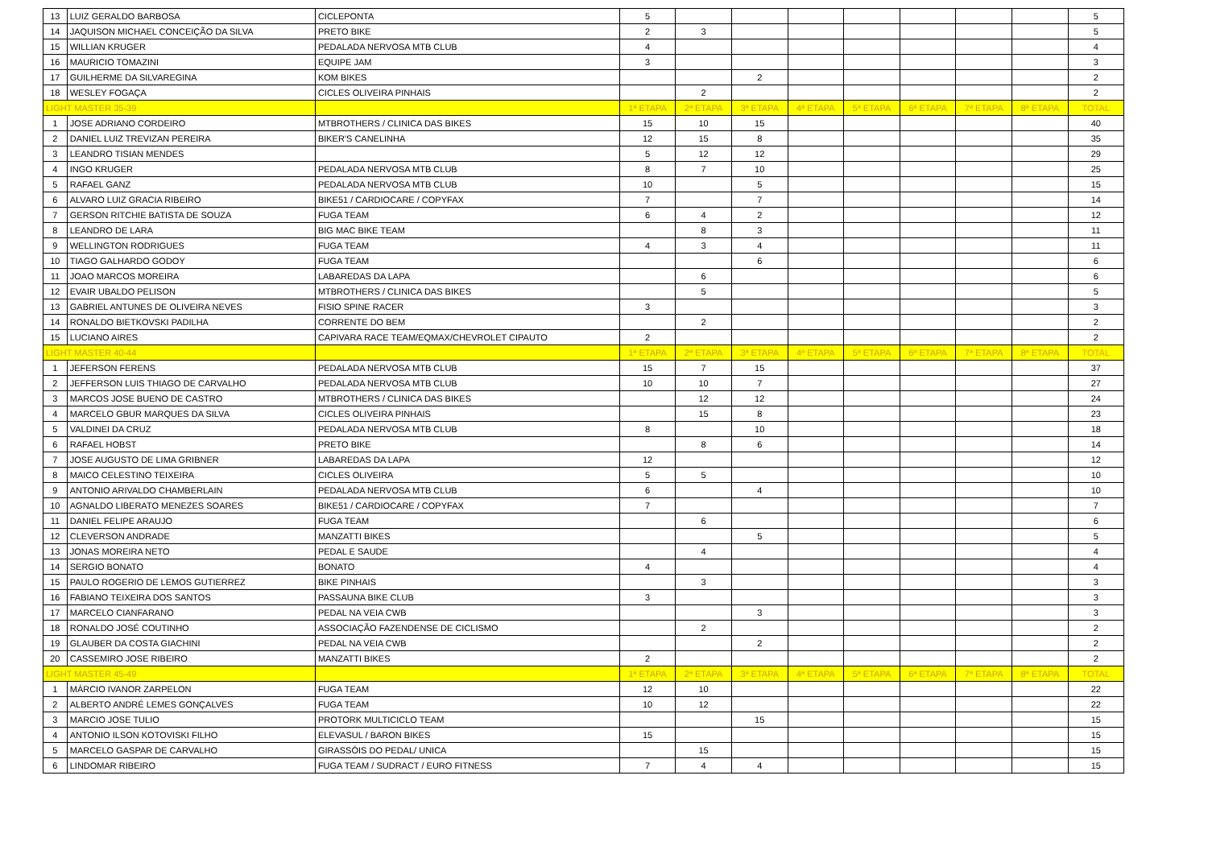| 13 | LUIZ GERALDO BARBOSA | CICLEPONTA | 5 | | | | | | | | 5 |
| 14 | JAQUISON MICHAEL CONCEIÇÃO DA SILVA | PRETO BIKE | 2 | 3 | | | | | | | 5 |
| 15 | WILLIAN KRUGER | PEDALADA NERVOSA MTB CLUB | 4 | | | | | | | | 4 |
| 16 | MAURICIO TOMAZINI | EQUIPE JAM | 3 | | | | | | | | 3 |
| 17 | GUILHERME DA SILVAREGINA | KOM BIKES | | | 2 | | | | | | 2 |
| 18 | WESLEY FOGAÇA | CICLES OLIVEIRA PINHAIS | | 2 | | | | | | | 2 |
| LIGHT MASTER 35-39 | | | 1ª ETAPA | 2ª ETAPA | 3ª ETAPA | 4ª ETAPA | 5ª ETAPA | 6ª ETAPA | 7ª ETAPA | 8ª ETAPA | TOTAL |
| 1 | JOSE ADRIANO CORDEIRO | MTBROTHERS / CLINICA DAS BIKES | 15 | 10 | 15 | | | | | | 40 |
| 2 | DANIEL LUIZ TREVIZAN PEREIRA | BIKER'S CANELINHA | 12 | 15 | 8 | | | | | | 35 |
| 3 | LEANDRO TISIAN MENDES | | 5 | 12 | 12 | | | | | | 29 |
| 4 | INGO KRUGER | PEDALADA NERVOSA MTB CLUB | 8 | 7 | 10 | | | | | | 25 |
| 5 | RAFAEL GANZ | PEDALADA NERVOSA MTB CLUB | 10 | | 5 | | | | | | 15 |
| 6 | ALVARO LUIZ GRACIA RIBEIRO | BIKE51 / CARDIOCARE / COPYFAX | 7 | | 7 | | | | | | 14 |
| 7 | GERSON RITCHIE BATISTA DE SOUZA | FUGA TEAM | 6 | 4 | 2 | | | | | | 12 |
| 8 | LEANDRO DE LARA | BIG MAC BIKE TEAM | | 8 | 3 | | | | | | 11 |
| 9 | WELLINGTON RODRIGUES | FUGA TEAM | 4 | 3 | 4 | | | | | | 11 |
| 10 | TIAGO GALHARDO GODOY | FUGA TEAM | | | 6 | | | | | | 6 |
| 11 | JOAO MARCOS MOREIRA | LABAREDAS DA LAPA | | 6 | | | | | | | 6 |
| 12 | EVAIR UBALDO PELISON | MTBROTHERS / CLINICA DAS BIKES | | 5 | | | | | | | 5 |
| 13 | GABRIEL ANTUNES DE OLIVEIRA NEVES | FISIO SPINE RACER | 3 | | | | | | | | 3 |
| 14 | RONALDO BIETKOVSKI PADILHA | CORRENTE DO BEM | | 2 | | | | | | | 2 |
| 15 | LUCIANO AIRES | CAPIVARA RACE TEAM/EQMAX/CHEVROLET CIPAUTO | 2 | | | | | | | | 2 |
| LIGHT MASTER 40-44 | | | 1ª ETAPA | 2ª ETAPA | 3ª ETAPA | 4ª ETAPA | 5ª ETAPA | 6ª ETAPA | 7ª ETAPA | 8ª ETAPA | TOTAL |
| 1 | JEFERSON FERENS | PEDALADA NERVOSA MTB CLUB | 15 | 7 | 15 | | | | | | 37 |
| 2 | JEFFERSON LUIS THIAGO DE CARVALHO | PEDALADA NERVOSA MTB CLUB | 10 | 10 | 7 | | | | | | 27 |
| 3 | MARCOS JOSE BUENO DE CASTRO | MTBROTHERS / CLINICA DAS BIKES | | 12 | 12 | | | | | | 24 |
| 4 | MARCELO GBUR MARQUES DA SILVA | CICLES OLIVEIRA PINHAIS | | 15 | 8 | | | | | | 23 |
| 5 | VALDINEI DA CRUZ | PEDALADA NERVOSA MTB CLUB | 8 | | 10 | | | | | | 18 |
| 6 | RAFAEL HOBST | PRETO BIKE | | 8 | 6 | | | | | | 14 |
| 7 | JOSE AUGUSTO DE LIMA GRIBNER | LABAREDAS DA LAPA | 12 | | | | | | | | 12 |
| 8 | MAICO CELESTINO TEIXEIRA | CICLES OLIVEIRA | 5 | 5 | | | | | | | 10 |
| 9 | ANTONIO ARIVALDO CHAMBERLAIN | PEDALADA NERVOSA MTB CLUB | 6 | | 4 | | | | | | 10 |
| 10 | AGNALDO LIBERATO MENEZES SOARES | BIKE51 / CARDIOCARE / COPYFAX | 7 | | | | | | | | 7 |
| 11 | DANIEL FELIPE ARAUJO | FUGA TEAM | | 6 | | | | | | | 6 |
| 12 | CLEVERSON ANDRADE | MANZATTI BIKES | | | 5 | | | | | | 5 |
| 13 | JONAS MOREIRA NETO | PEDAL E SAUDE | | 4 | | | | | | | 4 |
| 14 | SERGIO BONATO | BONATO | 4 | | | | | | | | 4 |
| 15 | PAULO ROGERIO DE LEMOS GUTIERREZ | BIKE PINHAIS | | 3 | | | | | | | 3 |
| 16 | FABIANO TEIXEIRA DOS SANTOS | PASSAUNA BIKE CLUB | 3 | | | | | | | | 3 |
| 17 | MARCELO CIANFARANO | PEDAL NA VEIA CWB | | | 3 | | | | | | 3 |
| 18 | RONALDO JOSÉ COUTINHO | ASSOCIAÇÃO FAZENDENSE DE CICLISMO | | 2 | | | | | | | 2 |
| 19 | GLAUBER DA COSTA GIACHINI | PEDAL NA VEIA CWB | | | 2 | | | | | | 2 |
| 20 | CASSEMIRO JOSE RIBEIRO | MANZATTI BIKES | 2 | | | | | | | | 2 |
| LIGHT MASTER 45-49 | | | 1ª ETAPA | 2ª ETAPA | 3ª ETAPA | 4ª ETAPA | 5ª ETAPA | 6ª ETAPA | 7ª ETAPA | 8ª ETAPA | TOTAL |
| 1 | MÁRCIO IVANOR ZARPELON | FUGA TEAM | 12 | 10 | | | | | | | 22 |
| 2 | ALBERTO ANDRÉ LEMES GONÇALVES | FUGA TEAM | 10 | 12 | | | | | | | 22 |
| 3 | MARCIO JOSE TULIO | PROTORK MULTICICLO TEAM | | | 15 | | | | | | 15 |
| 4 | ANTONIO ILSON KOTOVISKI FILHO | ELEVASUL / BARON BIKES | 15 | | | | | | | | 15 |
| 5 | MARCELO GASPAR DE CARVALHO | GIRASSÓIS DO PEDAL/ UNICA | | 15 | | | | | | | 15 |
| 6 | LINDOMAR RIBEIRO | FUGA TEAM / SUDRACT / EURO FITNESS | 7 | 4 | 4 | | | | | | 15 |